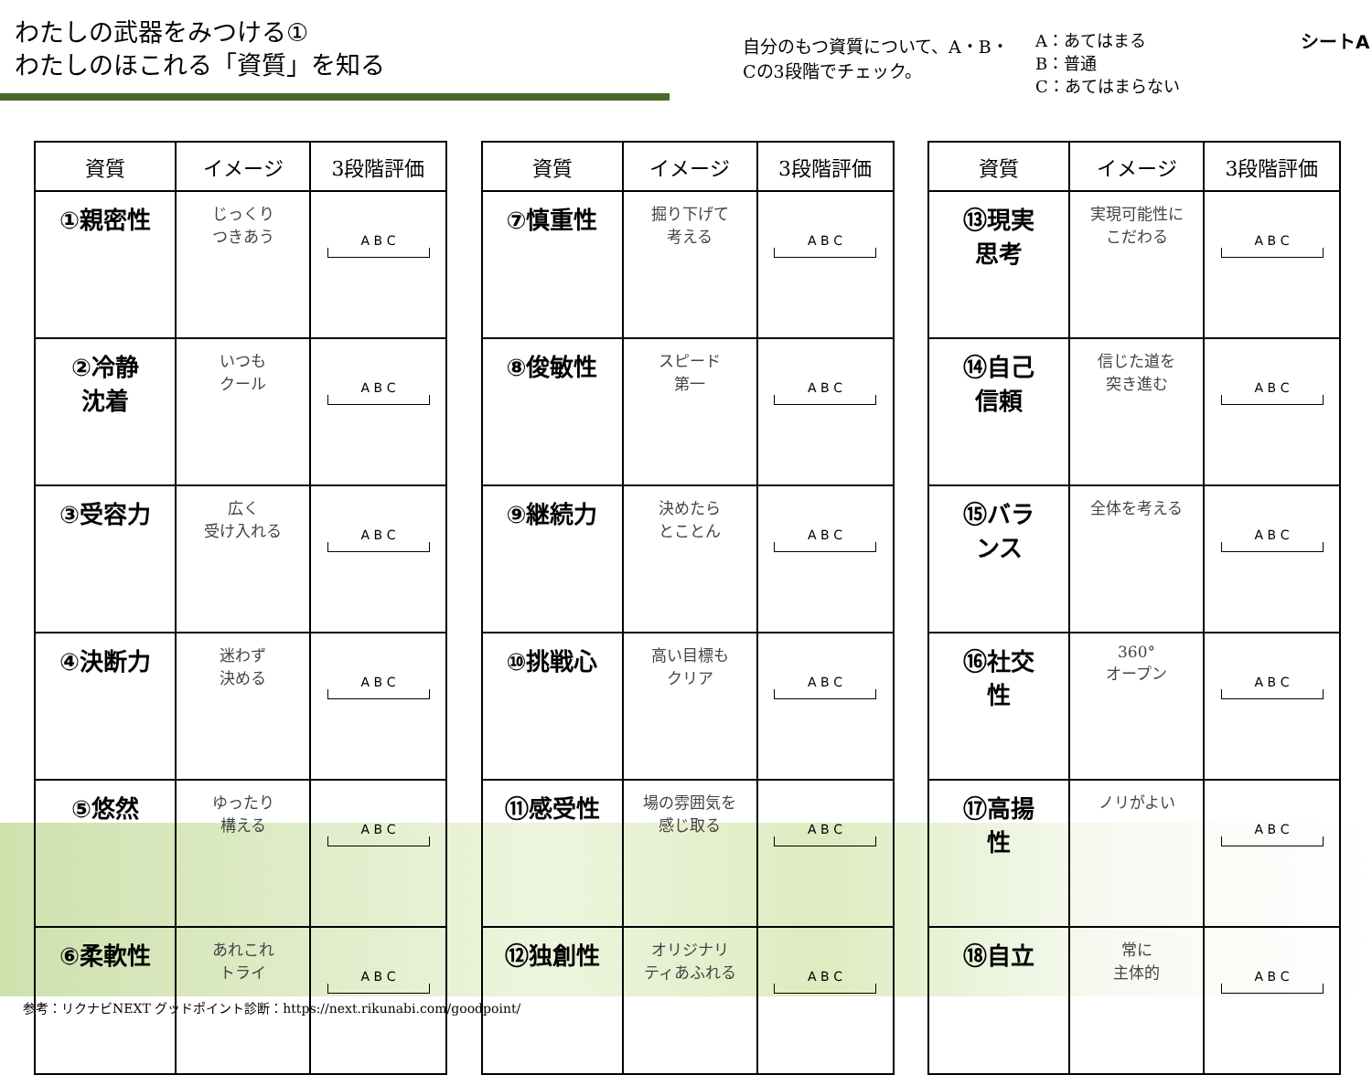わたしの武器をみつける①
わたしのほこれる「資質」を知る
自分のもつ資質について、A・B・Cの3段階でチェック。
A：あてはまる
B：普通
C：あてはまらない
シートA
| 資質 | イメージ | 3段階評価 |
| --- | --- | --- |
| ①親密性 | じっくり つきあう | A B C |
| ②冷静 沈着 | いつも クール | A B C |
| ③受容力 | 広く 受け入れる | A B C |
| ④決断力 | 迷わず 決める | A B C |
| ⑤悠然 | ゆったり 構える | A B C |
| ⑥柔軟性 | あれこれ トライ | A B C |
| 資質 | イメージ | 3段階評価 |
| --- | --- | --- |
| ⑦慎重性 | 掘り下げて 考える | A B C |
| ⑧俊敏性 | スピード 第一 | A B C |
| ⑨継続力 | 決めたら とことん | A B C |
| ⑩挑戦心 | 高い目標も クリア | A B C |
| ⑪感受性 | 場の雰囲気を 感じ取る | A B C |
| ⑫独創性 | オリジナリ ティあふれる | A B C |
| 資質 | イメージ | 3段階評価 |
| --- | --- | --- |
| ⑬現実 思考 | 実現可能性に こだわる | A B C |
| ⑭自己 信頼 | 信じた道を 突き進む | A B C |
| ⑮バラ ンス | 全体を考える | A B C |
| ⑯社交 性 | 360° オープン | A B C |
| ⑰高揚 性 | ノリがよい | A B C |
| ⑱自立 | 常に 主体的 | A B C |
参考：リクナビNEXT グッドポイント診断：https://next.rikunabi.com/goodpoint/